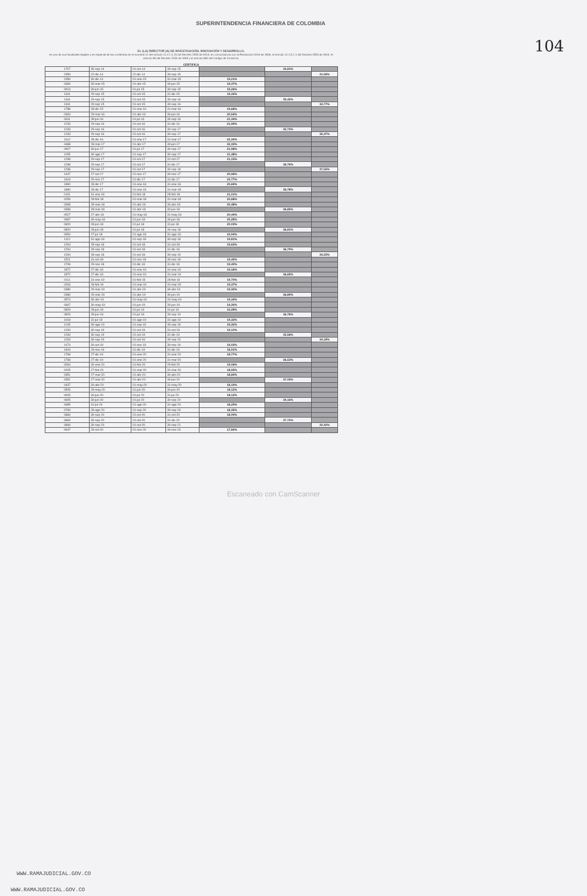SUPERINTENDENCIA FINANCIERA DE COLOMBIA
104
EL (LA) DIRECTOR (A) DE INVESTIGACIÓN, INNOVACIÓN Y DESARROLLO,
en uso de sus facultades legales y en especial de las conferidas en el numeral 11 del artículo 11.2.1.4.15 del Decreto 2555 de 2010, en concordancia con la Resolución 0416 de 2006, el artículo 11.2.5.1.1 del Decreto 2555 de 2010, el artículo 98 del Decreto 2150 de 1995 y el artículo 884 del Código de Comercio.
CERTIFICA
| 1707 | 30-sep-14 | 01-oct-14 | 30-sep-15 | | 34,81% | |
| 2359 | 22-dic-14 | 22-dic-14 | 30-sep-15 | | | 31,56% |
| 2359 | 30-dic-14 | 01-ene-15 | 31-mar-15 | 19,21% | | |
| 0369 | 30-mar-15 | 01-abr-15 | 30-jun-15 | 19,37% | | |
| 0913 | 30-jun-15 | 01-jul-15 | 30-sep-15 | 19,26% | | |
| 1341 | 29-sep-15 | 01-oct-15 | 31-dic-15 | 19,33% | | |
| 1341 | 29-sep-15 | 01-oct-15 | 30-sep-16 | | 35,42% | |
| 1341 | 29-sep-15 | 01-oct-15 | 30-sep-16 | | | 34,77% |
| 1788 | 28-dic-15 | 01-ene-16 | 31-mar-16 | 19,68% | | |
| 0334 | 29-mar-16 | 01-abr-16 | 30-jun-16 | 20,54% | | |
| 0811 | 28-jun-16 | 01-jul-16 | 30-sep-16 | 21,34% | | |
| 1233 | 29-sep-16 | 01-oct-16 | 31-dic-16 | 21,99% | | |
| 1233 | 29-sep-16 | 01-oct-16 | 30-sep-17 | | 35,73% | |
| 1233 | 29-sep-16 | 01-oct-16 | 30-sep-17 | | | 35,47% |
| 1612 | 28-dic-16 | 01-ene-17 | 31-mar-17 | 22,34% | | |
| 0488 | 28-mar-17 | 01-abr-17 | 30-jun-17 | 22,33% | | |
| 0907 | 30-jun-17 | 01-jul-17 | 30-sep-17 | 21,98% | | |
| 1155 | 30-ago-17 | 01-sep-17 | 30-sep-17 | 21,48% | | |
| 1298 | 29-sep-17 | 01-oct-17 | 31-oct-17 | 21,15% | | |
| 1298 | 29-sep-17 | 01-oct-17 | 31-dic-17 | | 36,76% | |
| 1298 | 29-sep-17 | 01-oct-17 | 30-sep-18 | | | 37,55% |
| 1447 | 27-oct-17 | 01-nov-17 | 30-nov-17 | 20,96% | | |
| 1619 | 29-nov-17 | 01-dic-17 | 31-dic-17 | 20,77% | | |
| 1890 | 28-dic-17 | 01-ene-18 | 31-ene-18 | 20,69% | | |
| 1890 | 28-dic-17 | 01-ene-18 | 31-mar-18 | | 36,78% | |
| 0131 | 31-ene-18 | 01-feb-18 | 28-feb-18 | 21,01% | | |
| 0259 | 28-feb-18 | 01-mar-18 | 31-mar-18 | 20,68% | | |
| 0398 | 28-mar-18 | 01-abr-18 | 30-abr-18 | 20,48% | | |
| 0398 | 28-mar-18 | 01-abr-18 | 30-jun-18 | | 36,85% | |
| 0527 | 27-abr-18 | 01-may-18 | 31-may-18 | 20,44% | | |
| 0687 | 30-may-18 | 01-jun-18 | 30-jun-18 | 20,28% | | |
| 0820 | 28-jun-18 | 01-jul-18 | 31-jul-18 | 20,03% | | |
| 0820 | 28-jun-18 | 01-jul-18 | 30-sep-18 | | 36,81% | |
| 0954 | 27-jul-18 | 01-ago-18 | 31-ago-18 | 19,94% | | |
| 1112 | 31-ago-18 | 01-sep-18 | 30-sep-18 | 19,81% | | |
| 1294 | 28-sep-18 | 01-oct-18 | 31-oct-18 | 19,63% | | |
| 1294 | 28-sep-18 | 01-oct-18 | 31-dic-18 | | 36,79% | |
| 1294 | 28-sep-18 | 01-oct-18 | 30-sep-19 | | | 34,25% |
| 1521 | 31-oct-18 | 01-nov-18 | 30-nov-18 | 19,49% | | |
| 1708 | 29-nov-18 | 01-dic-18 | 31-dic-18 | 19,40% | | |
| 1872 | 27-dic-18 | 01-ene-19 | 31-ene-19 | 19,16% | | |
| 1872 | 27-dic-18 | 01-ene-19 | 31-mar-19 | | 36,65% | |
| 0111 | 31-ene-19 | 01-feb-19 | 28-feb-19 | 19,70% | | |
| 0263 | 28-feb-19 | 01-mar-19 | 31-mar-19 | 19,37% | | |
| 0389 | 29-mar-19 | 01-abr-19 | 30-abr-19 | 19,32% | | |
| 0389 | 29-mar-19 | 01-abr-19 | 30-jun-19 | | 36,89% | |
| 0574 | 30-abr-19 | 01-may-19 | 31-may-19 | 19,34% | | |
| 0697 | 30-may-19 | 01-jun-19 | 30-jun-19 | 19,30% | | |
| 0829 | 28-jun-19 | 01-jul-19 | 31-jul-19 | 19,28% | | |
| 0829 | 28-jun-19 | 01-jul-19 | 30-sep-19 | | 36,76% | |
| 1018 | 31-jul-19 | 01-ago-19 | 31-ago-19 | 19,32% | | |
| 1145 | 30-ago-19 | 01-sep-19 | 30-sep-19 | 19,32% | | |
| 1293 | 30-sep-19 | 01-oct-19 | 31-oct-19 | 19,10% | | |
| 1293 | 30-sep-19 | 01-oct-19 | 31-dic-19 | | 35,56% | |
| 1293 | 30-sep-19 | 01-oct-19 | 30-sep-20 | | | 34,18% |
| 1474 | 30-oct-19 | 01-nov-19 | 30-nov-19 | 19,03% | | |
| 1603 | 29-nov-19 | 01-dic-19 | 31-dic-19 | 18,91% | | |
| 1768 | 27-dic-19 | 01-ene-20 | 31-ene-20 | 18,77% | | |
| 1768 | 27-dic-19 | 01-ene-20 | 31-mar-20 | | 36,53% | |
| 0094 | 30-ene-20 | 01-feb-20 | 29-feb-20 | 19,06% | | |
| 0205 | 27-feb-20 | 01-mar-20 | 31-mar-20 | 18,95% | | |
| 0351 | 27-mar-20 | 01-abr-20 | 30-abr-20 | 18,69% | | |
| 0351 | 27-mar-20 | 01-abr-20 | 30-jun-20 | | 37,05% | |
| 0437 | 30-abr-20 | 01-may-20 | 31-may-20 | 18,19% | | |
| 0505 | 29-may-20 | 01-jun-20 | 30-jun-20 | 18,12% | | |
| 0605 | 30-jun-20 | 01-jul-20 | 31-jul-20 | 18,12% | | |
| 0605 | 30-jun-20 | 01-jul-20 | 30-sep-20 | | 34,16% | |
| 0685 | 31-jul-20 | 01-ago-20 | 31-ago-20 | 18,29% | | |
| 0769 | 28-ago-20 | 01-sep-20 | 30-sep-20 | 18,35% | | |
| 0869 | 30-sep-20 | 01-oct-20 | 31-oct-20 | 18,09% | | |
| 0869 | 30-sep-20 | 01-oct-20 | 31-dic-20 | | 37,72% | |
| 0869 | 30-sep-20 | 01-oct-20 | 30-sep-21 | | | 32,42% |
| 0947 | 29-oct-20 | 01-nov-20 | 30-nov-20 | 17,84% | | |
Escaneado con CamScanner
WWW.RAMAJUDICIAL.GOV.CO
WWW.RAMAJUDICIAL.GOV.CO